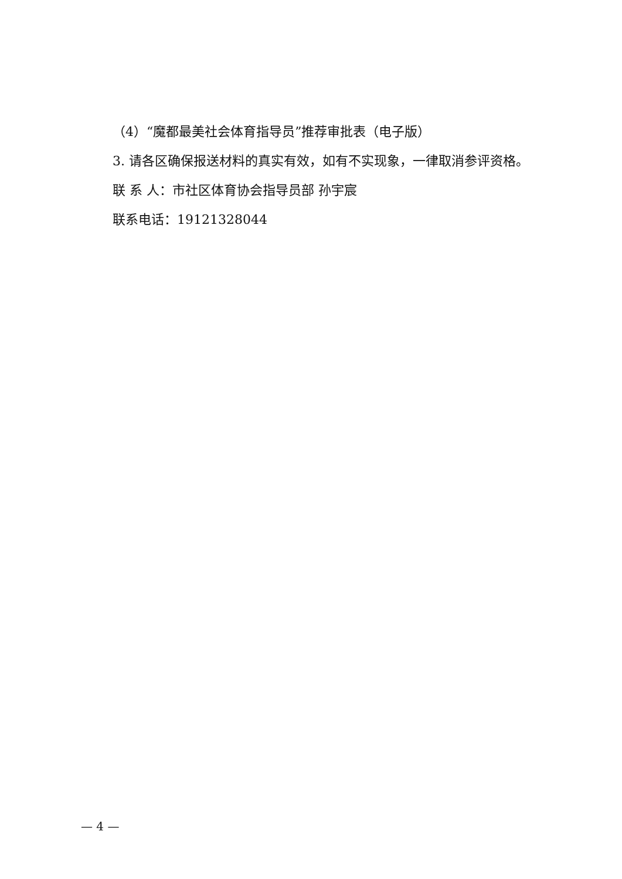（4）“魔都最美社会体育指导员”推荐审批表（电子版）
3. 请各区确保报送材料的真实有效，如有不实现象，一律取消参评资格。
联 系 人：市社区体育协会指导员部 孙宇宸
联系电话：19121328044
— 4 —